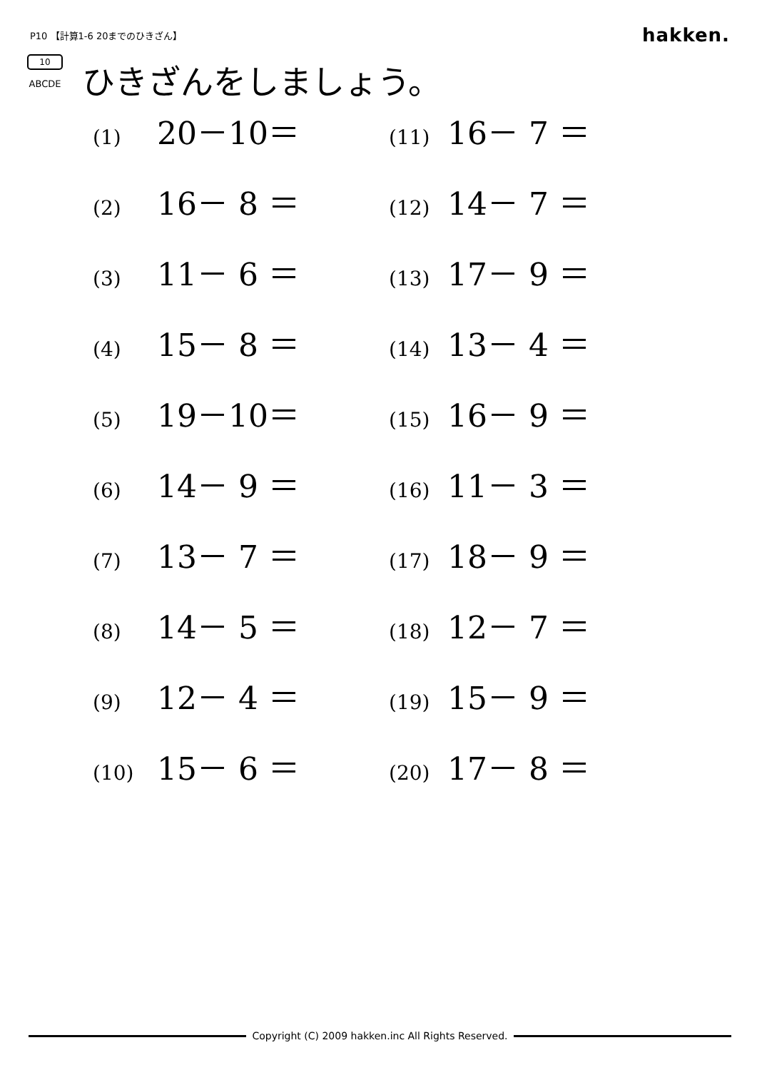P10 【計算1-6 20までのひきざん】 hakken.
10
ABCDE
ひきざんをしましょう。
(1) 20－10＝
(11) 16－ 7 ＝
(2) 16－ 8 ＝
(12) 14－ 7 ＝
(3) 11－ 6 ＝
(13) 17－ 9 ＝
(4) 15－ 8 ＝
(14) 13－ 4 ＝
(5) 19－10＝
(15) 16－ 9 ＝
(6) 14－ 9 ＝
(16) 11－ 3 ＝
(7) 13－ 7 ＝
(17) 18－ 9 ＝
(8) 14－ 5 ＝
(18) 12－ 7 ＝
(9) 12－ 4 ＝
(19) 15－ 9 ＝
(10) 15－ 6 ＝
(20) 17－ 8 ＝
Copyright (C) 2009 hakken.inc All Rights Reserved.